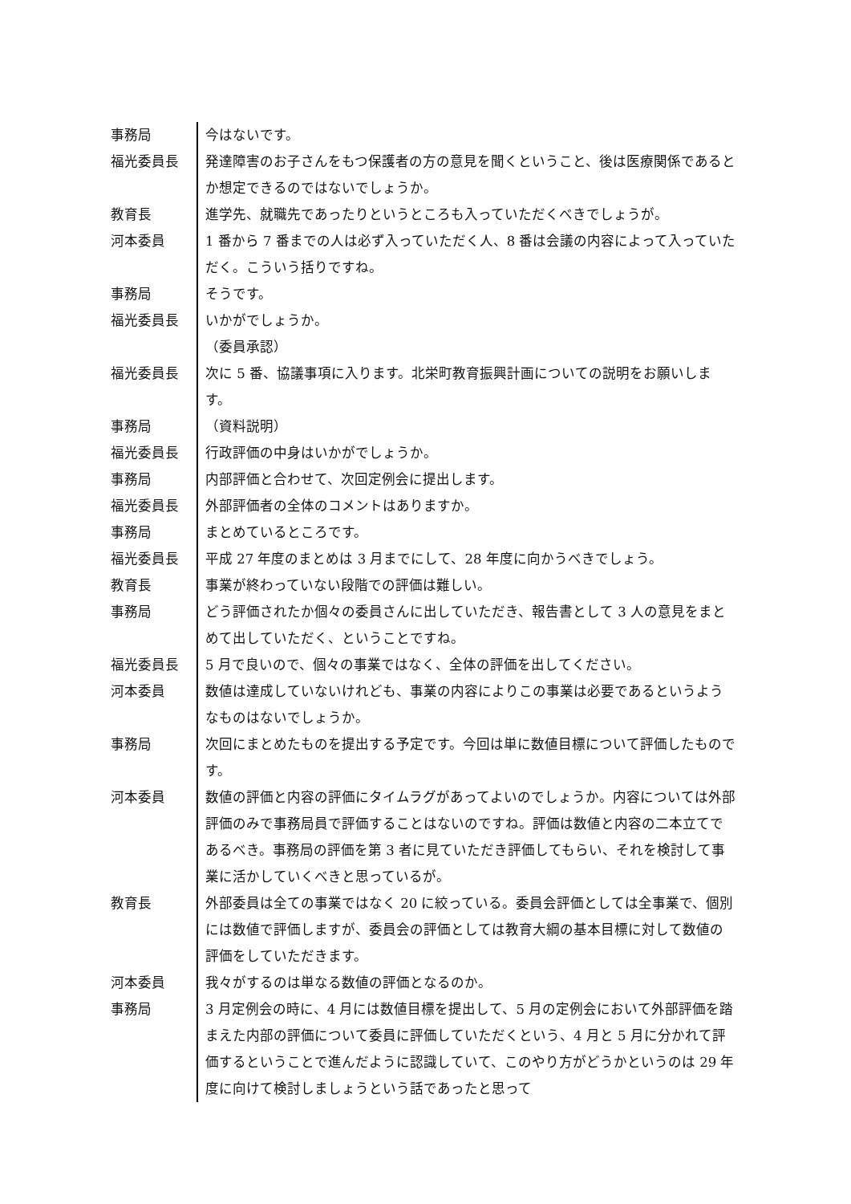| 事務局 | 今はないです。 |
| 福光委員長 | 発達障害のお子さんをもつ保護者の方の意見を聞くということ、後は医療関係であるとか想定できるのではないでしょうか。 |
| 教育長 | 進学先、就職先であったりというところも入っていただくべきでしょうが。 |
| 河本委員 | 1 番から 7 番までの人は必ず入っていただく人、8 番は会議の内容によって入っていただく。こういう括りですね。 |
| 事務局 | そうです。 |
| 福光委員長 | いかがでしょうか。 （委員承認） |
| 福光委員長 | 次に 5 番、協議事項に入ります。北栄町教育振興計画についての説明をお願いします。 |
| 事務局 | （資料説明） |
| 福光委員長 | 行政評価の中身はいかがでしょうか。 |
| 事務局 | 内部評価と合わせて、次回定例会に提出します。 |
| 福光委員長 | 外部評価者の全体のコメントはありますか。 |
| 事務局 | まとめているところです。 |
| 福光委員長 | 平成 27 年度のまとめは 3 月までにして、28 年度に向かうべきでしょう。 |
| 教育長 | 事業が終わっていない段階での評価は難しい。 |
| 事務局 | どう評価されたか個々の委員さんに出していただき、報告書として 3 人の意見をまとめて出していただく、ということですね。 |
| 福光委員長 | 5 月で良いので、個々の事業ではなく、全体の評価を出してください。 |
| 河本委員 | 数値は達成していないけれども、事業の内容によりこの事業は必要であるというようなものはないでしょうか。 |
| 事務局 | 次回にまとめたものを提出する予定です。今回は単に数値目標について評価したものです。 |
| 河本委員 | 数値の評価と内容の評価にタイムラグがあってよいのでしょうか。内容については外部評価のみで事務局員で評価することはないのですね。評価は数値と内容の二本立てであるべき。事務局の評価を第 3 者に見ていただき評価してもらい、それを検討して事業に活かしていくべきと思っているが。 |
| 教育長 | 外部委員は全ての事業ではなく 20 に絞っている。委員会評価としては全事業で、個別には数値で評価しますが、委員会の評価としては教育大綱の基本目標に対して数値の評価をしていただきます。 |
| 河本委員 | 我々がするのは単なる数値の評価となるのか。 |
| 事務局 | 3 月定例会の時に、4 月には数値目標を提出して、5 月の定例会において外部評価を踏まえた内部の評価について委員に評価していただくという、4 月と 5 月に分かれて評価するということで進んだように認識していて、このやり方がどうかというのは 29 年度に向けて検討しましょうという話であったと思って |